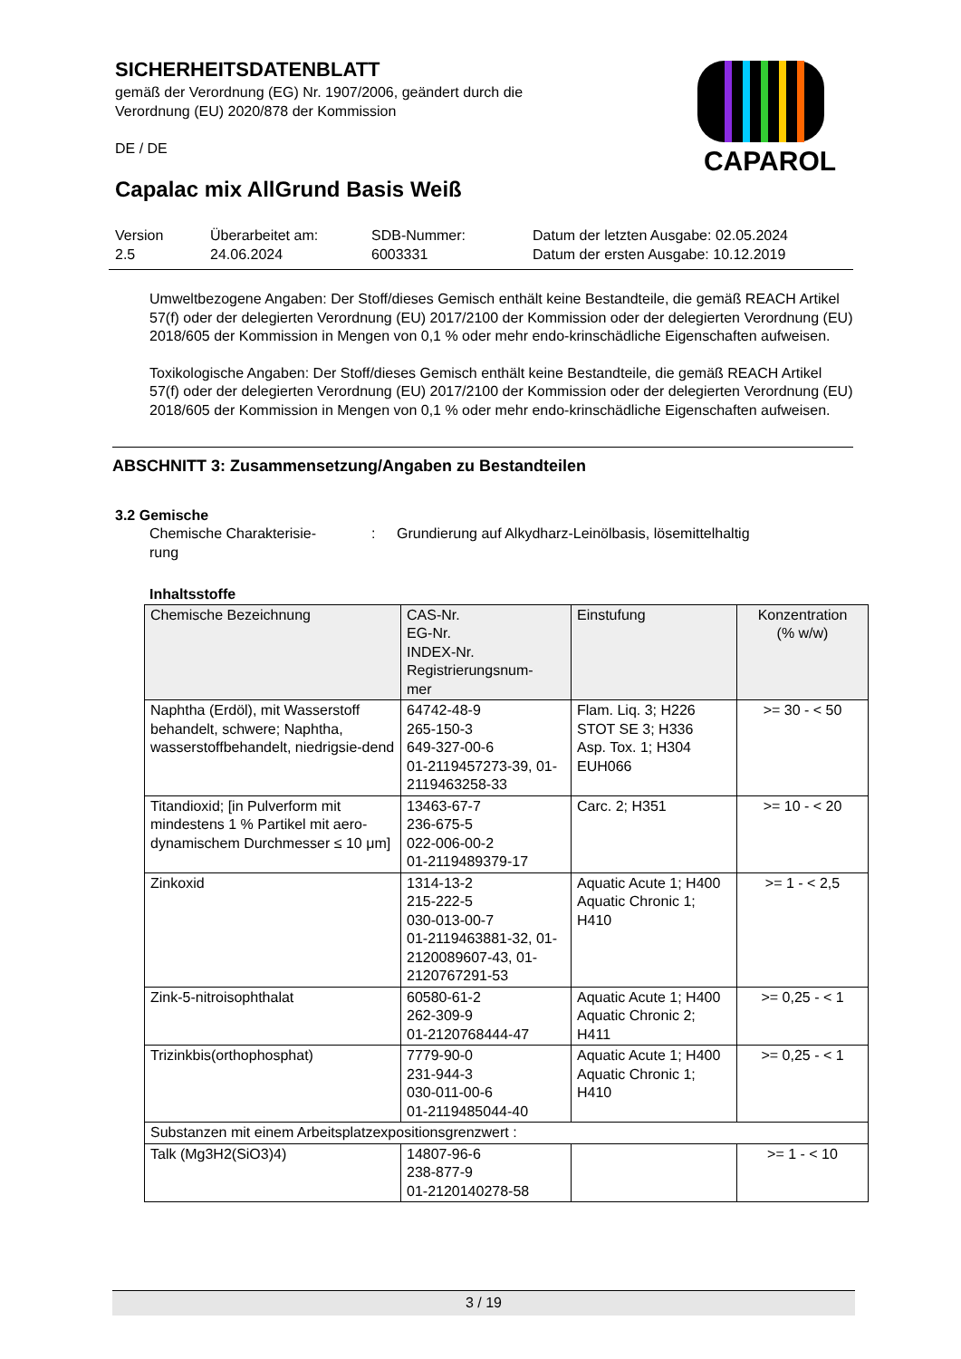SICHERHEITSDATENBLATT
gemäß der Verordnung (EG) Nr. 1907/2006, geändert durch die Verordnung (EU) 2020/878 der Kommission
DE / DE
Capalac mix AllGrund Basis Weiß
CAPAROL
Version
2.5
Überarbeitet am:
24.06.2024
SDB-Nummer:
6003331
Datum der letzten Ausgabe: 02.05.2024
Datum der ersten Ausgabe: 10.12.2019
Umweltbezogene Angaben: Der Stoff/dieses Gemisch enthält keine Bestandteile, die gemäß REACH Artikel 57(f) oder der delegierten Verordnung (EU) 2017/2100 der Kommission oder der delegierten Verordnung (EU) 2018/605 der Kommission in Mengen von 0,1 % oder mehr endo-krinschädliche Eigenschaften aufweisen.
Toxikologische Angaben: Der Stoff/dieses Gemisch enthält keine Bestandteile, die gemäß REACH Artikel 57(f) oder der delegierten Verordnung (EU) 2017/2100 der Kommission oder der delegierten Verordnung (EU) 2018/605 der Kommission in Mengen von 0,1 % oder mehr endo-krinschädliche Eigenschaften aufweisen.
ABSCHNITT 3: Zusammensetzung/Angaben zu Bestandteilen
3.2 Gemische
Chemische Charakterisie-
rung
: Grundierung auf Alkydharz-Leinölbasis, lösemittelhaltig
Inhaltsstoffe
| Chemische Bezeichnung | CAS-Nr. EG-Nr. INDEX-Nr. Registrierungsnum- mer | Einstufung | Konzentration (% w/w) |
| --- | --- | --- | --- |
| Naphtha (Erdöl), mit Wasserstoff behandelt, schwere; Naphtha, wasserstoffbehandelt, niedrigsie-dend | 64742-48-9 265-150-3 649-327-00-6 01-2119457273-39, 01-2119463258-33 | Flam. Liq. 3; H226 STOT SE 3; H336 Asp. Tox. 1; H304 EUH066 | >= 30 - < 50 |
| Titandioxid; [in Pulverform mit mindestens 1 % Partikel mit aero-dynamischem Durchmesser ≤ 10 μm] | 13463-67-7 236-675-5 022-006-00-2 01-2119489379-17 | Carc. 2; H351 | >= 10 - < 20 |
| Zinkoxid | 1314-13-2 215-222-5 030-013-00-7 01-2119463881-32, 01-2120089607-43, 01-2120767291-53 | Aquatic Acute 1; H400 Aquatic Chronic 1; H410 | >= 1 - < 2,5 |
| Zink-5-nitroisophthalat | 60580-61-2 262-309-9 01-2120768444-47 | Aquatic Acute 1; H400 Aquatic Chronic 2; H411 | >= 0,25 - < 1 |
| Trizinkbis(orthophosphat) | 7779-90-0 231-944-3 030-011-00-6 01-2119485044-40 | Aquatic Acute 1; H400 Aquatic Chronic 1; H410 | >= 0,25 - < 1 |
| Substanzen mit einem Arbeitsplatzexpositionsgrenzwert : | | | |
| Talk (Mg3H2(SiO3)4) | 14807-96-6 238-877-9 01-2120140278-58 | | >= 1 - < 10 |
3 / 19